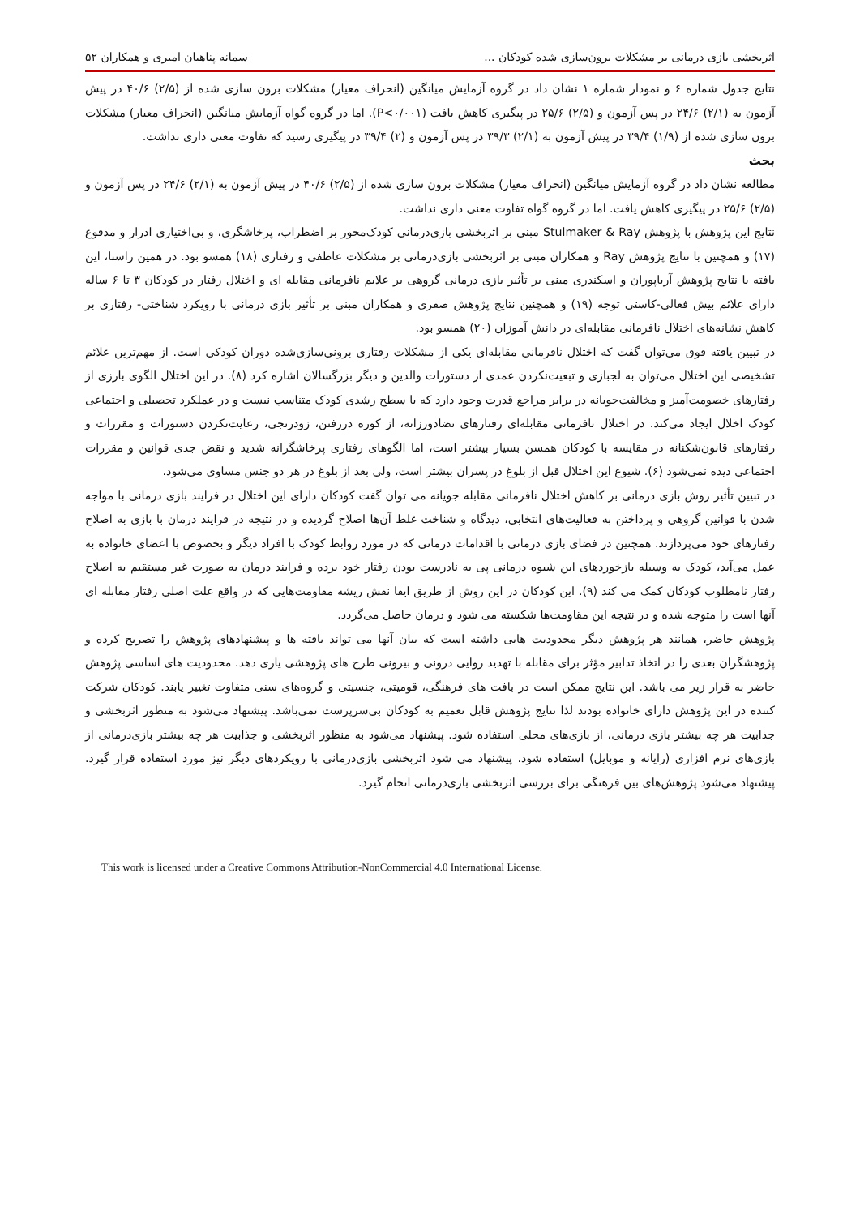اثربخشی بازی درمانی بر مشکلات برون‌سازی شده کودکان ... سمانه پناهیان امیری و همکاران ۵۲
نتایج جدول شماره ۶ و نمودار شماره ۱ نشان داد در گروه آزمایش میانگین (انحراف معیار) مشکلات برون سازی شده از (۲/۵) ۴۰/۶ در پیش آزمون به (۲/۱) ۲۴/۶ در پس آزمون و (۲/۵) ۲۵/۶ در پیگیری کاهش یافت (P<۰/۰۰۱). اما در گروه گواه آزمایش میانگین (انحراف معیار) مشکلات برون سازی شده از (۱/۹) ۳۹/۴ در پیش آزمون به (۲/۱) ۳۹/۳ در پس آزمون و (۲) ۳۹/۴ در پیگیری رسید که تفاوت معنی داری نداشت.
بحث
مطالعه نشان داد در گروه آزمایش میانگین (انحراف معیار) مشکلات برون سازی شده از (۲/۵) ۴۰/۶ در پیش آزمون به (۲/۱) ۲۴/۶ در پس آزمون و (۲/۵) ۲۵/۶ در پیگیری کاهش یافت. اما در گروه گواه تفاوت معنی داری نداشت.
نتایج این پژوهش با پژوهش Stulmaker & Ray مبنی بر اثربخشی بازی‌درمانی کودک‌محور بر اضطراب، پرخاشگری، و بی‌اختیاری ادرار و مدفوع (۱۷) و همچنین با نتایج پژوهش Ray و همکاران مبنی بر اثربخشی بازی‌درمانی بر مشکلات عاطفی و رفتاری (۱۸) همسو بود. در همین راستا، این یافته با نتایج پژوهش آریاپوران و اسکندری مبنی بر تأثیر بازی درمانی گروهی بر علایم نافرمانی مقابله ای و اختلال رفتار در کودکان ۳ تا ۶ ساله دارای علائم بیش فعالی-کاستی توجه (۱۹) و همچنین نتایج پژوهش صفری و همکاران مبنی بر تأثیر بازی درمانی با رویکرد شناختی- رفتاری بر کاهش نشانه‌های اختلال نافرمانی مقابله‌ای در دانش آموزان (۲۰) همسو بود.
در تبیین یافته فوق می‌توان گفت که اختلال نافرمانی مقابله‌ای یکی از مشکلات رفتاری برونی‌سازی‌شده دوران کودکی است. از مهم‌ترین علائم تشخیصی این اختلال می‌توان به لجبازی و تبعیت‌نکردن عمدی از دستورات والدین و دیگر بزرگسالان اشاره کرد (۸). در این اختلال الگوی بارزی از رفتارهای خصومت‌آمیز و مخالفت‌جویانه در برابر مراجع قدرت وجود دارد که با سطح رشدی کودک متناسب نیست و در عملکرد تحصیلی و اجتماعی کودک اخلال ایجاد می‌کند. در اختلال نافرمانی مقابله‌ای رفتارهای تضادورزانه، از کوره دررفتن، زودرنجی، رعایت‌نکردن دستورات و مقررات و رفتارهای قانون‌شکنانه در مقایسه با کودکان همسن بسیار بیشتر است، اما الگوهای رفتاری پرخاشگرانه شدید و نقض جدی قوانین و مقررات اجتماعی دیده نمی‌شود (۶). شیوع این اختلال قبل از بلوغ در پسران بیشتر است، ولی بعد از بلوغ در هر دو جنس مساوی می‌شود.
در تبیین تأثیر روش بازی درمانی بر کاهش اختلال نافرمانی مقابله جویانه می توان گفت کودکان دارای این اختلال در فرایند بازی درمانی با مواجه شدن با قوانین گروهی و پرداختن به فعالیت‌های انتخابی، دیدگاه و شناخت غلط آن‌ها اصلاح گردیده و در نتیجه در فرایند درمان با بازی به اصلاح رفتارهای خود می‌پردازند. همچنین در فضای بازی درمانی با اقدامات درمانی که در مورد روابط کودک با افراد دیگر و بخصوص با اعضای خانواده به عمل می‌آید، کودک به وسیله بازخوردهای این شیوه درمانی پی به نادرست بودن رفتار خود برده و فرایند درمان به صورت غیر مستقیم به اصلاح رفتار نامطلوب کودکان کمک می کند (۹). این کودکان در این روش از طریق ایفا نقش ریشه مقاومت‌هایی که در واقع علت اصلی رفتار مقابله ای آنها است را متوجه شده و در نتیجه این مقاومت‌ها شکسته می شود و درمان حاصل می‌گردد.
پژوهش حاضر، همانند هر پژوهش دیگر محدودیت هایی داشته است که بیان آنها می تواند یافته ها و پیشنهادهای پژوهش را تصریح کرده و پژوهشگران بعدی را در اتخاذ تدابیر مؤثر برای مقابله با تهدید روایی درونی و بیرونی طرح های پژوهشی یاری دهد. محدودیت های اساسی پژوهش حاضر به قرار زیر می باشد. این نتایج ممکن است در بافت های فرهنگی، قومیتی، جنسیتی و گروه‌های سنی متفاوت تغییر یابند. کودکان شرکت کننده در این پژوهش دارای خانواده بودند لذا نتایج پژوهش قابل تعمیم به کودکان بی‌سرپرست نمی‌باشد. پیشنهاد می‌شود به منظور اثربخشی و جذابیت هر چه بیشتر بازی درمانی، از بازی‌های محلی استفاده شود. پیشنهاد می‌شود به منظور اثربخشی و جذابیت هر چه بیشتر بازی‌درمانی از بازی‌های نرم افزاری (رایانه و موبایل) استفاده شود. پیشنهاد می شود اثربخشی بازی‌درمانی با رویکردهای دیگر نیز مورد استفاده قرار گیرد. پیشنهاد می‌شود پژوهش‌های بین فرهنگی برای بررسی اثربخشی بازی‌درمانی انجام گیرد.
This work is licensed under a Creative Commons Attribution-NonCommercial 4.0 International License.